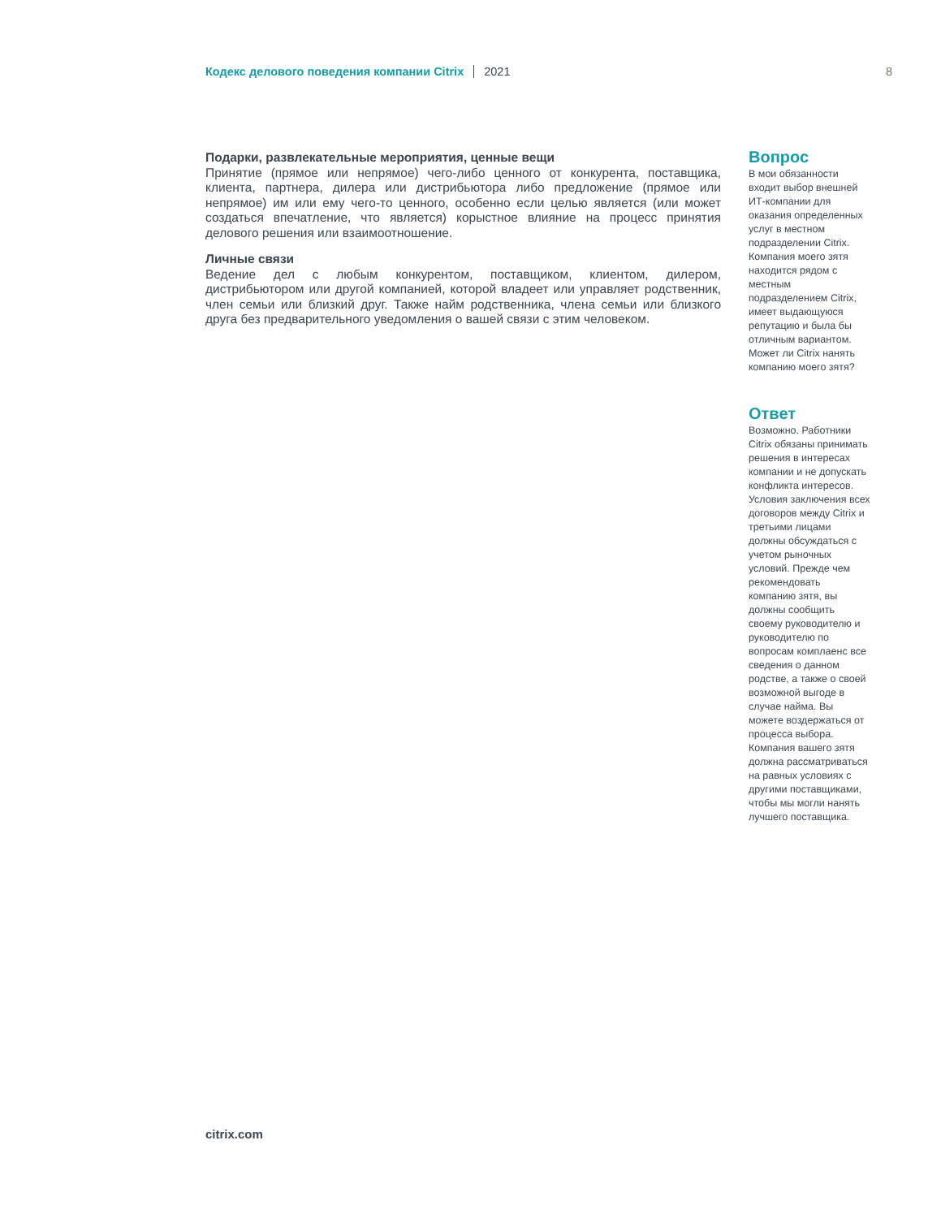Кодекс делового поведения компании Citrix 2021 8
Подарки, развлекательные мероприятия, ценные вещи
Принятие (прямое или непрямое) чего-либо ценного от конкурента, поставщика, клиента, партнера, дилера или дистрибьютора либо предложение (прямое или непрямое) им или ему чего-то ценного, особенно если целью является (или может создаться впечатление, что является) корыстное влияние на процесс принятия делового решения или взаимоотношение.
Личные связи
Ведение дел с любым конкурентом, поставщиком, клиентом, дилером, дистрибьютором или другой компанией, которой владеет или управляет родственник, член семьи или близкий друг. Также найм родственника, члена семьи или близкого друга без предварительного уведомления о вашей связи с этим человеком.
Вопрос
В мои обязанности входит выбор внешней ИТ-компании для оказания определенных услуг в местном подразделении Citrix. Компания моего зятя находится рядом с местным подразделением Citrix, имеет выдающуюся репутацию и была бы отличным вариантом. Может ли Citrix нанять компанию моего зятя?
Ответ
Возможно. Работники Citrix обязаны принимать решения в интересах компании и не допускать конфликта интересов. Условия заключения всех договоров между Citrix и третьими лицами должны обсуждаться с учетом рыночных условий. Прежде чем рекомендовать компанию зятя, вы должны сообщить своему руководителю и руководителю по вопросам комплаенс все сведения о данном родстве, а также о своей возможной выгоде в случае найма. Вы можете воздержаться от процесса выбора. Компания вашего зятя должна рассматриваться на равных условиях с другими поставщиками, чтобы мы могли нанять лучшего поставщика.
citrix.com